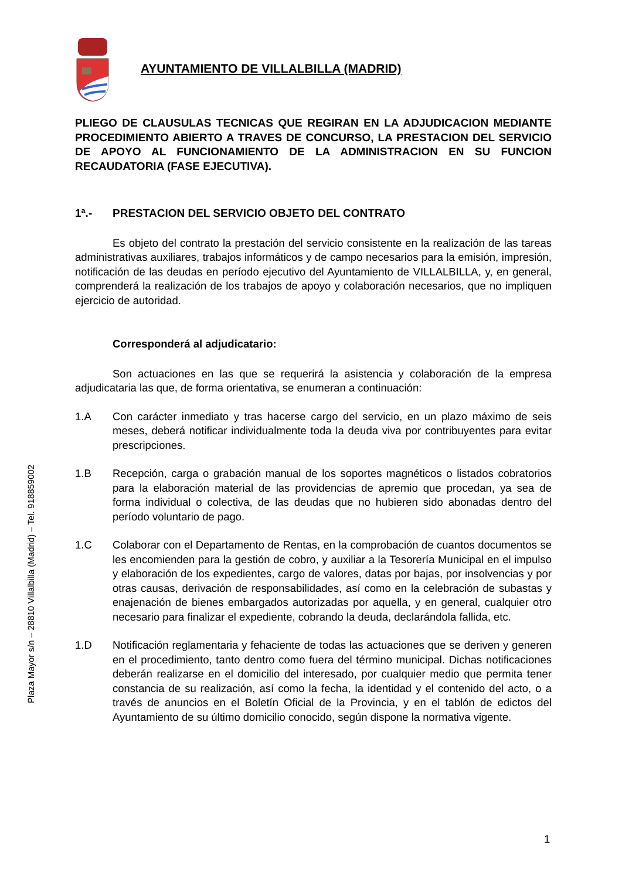Plaza Mayor s/n – 28810 Villalbilla (Madrid) – Tel. 918859002
AYUNTAMIENTO DE VILLALBILLA (MADRID)
PLIEGO DE CLAUSULAS TECNICAS QUE REGIRAN EN LA ADJUDICACION MEDIANTE PROCEDIMIENTO ABIERTO A TRAVES DE CONCURSO, LA PRESTACION DEL SERVICIO DE APOYO AL FUNCIONAMIENTO DE LA ADMINISTRACION EN SU FUNCION RECAUDATORIA (FASE EJECUTIVA).
1ª.- PRESTACION DEL SERVICIO OBJETO DEL CONTRATO
Es objeto del contrato la prestación del servicio consistente en la realización de las tareas administrativas auxiliares, trabajos informáticos y de campo necesarios para la emisión, impresión, notificación de las deudas en período ejecutivo del Ayuntamiento de VILLALBILLA, y, en general, comprenderá la realización de los trabajos de apoyo y colaboración necesarios, que no impliquen ejercicio de autoridad.
Corresponderá al adjudicatario:
Son actuaciones en las que se requerirá la asistencia y colaboración de la empresa adjudicataria las que, de forma orientativa, se enumeran a continuación:
1.A Con carácter inmediato y tras hacerse cargo del servicio, en un plazo máximo de seis meses, deberá notificar individualmente toda la deuda viva por contribuyentes para evitar prescripciones.
1.B Recepción, carga o grabación manual de los soportes magnéticos o listados cobratorios para la elaboración material de las providencias de apremio que procedan, ya sea de forma individual o colectiva, de las deudas que no hubieren sido abonadas dentro del período voluntario de pago.
1.C Colaborar con el Departamento de Rentas, en la comprobación de cuantos documentos se les encomienden para la gestión de cobro, y auxiliar a la Tesorería Municipal en el impulso y elaboración de los expedientes, cargo de valores, datas por bajas, por insolvencias y por otras causas, derivación de responsabilidades, así como en la celebración de subastas y enajenación de bienes embargados autorizadas por aquella, y en general, cualquier otro necesario para finalizar el expediente, cobrando la deuda, declarándola fallida, etc.
1.D Notificación reglamentaria y fehaciente de todas las actuaciones que se deriven y generen en el procedimiento, tanto dentro como fuera del término municipal. Dichas notificaciones deberán realizarse en el domicilio del interesado, por cualquier medio que permita tener constancia de su realización, así como la fecha, la identidad y el contenido del acto, o a través de anuncios en el Boletín Oficial de la Provincia, y en el tablón de edictos del Ayuntamiento de su último domicilio conocido, según dispone la normativa vigente.
1